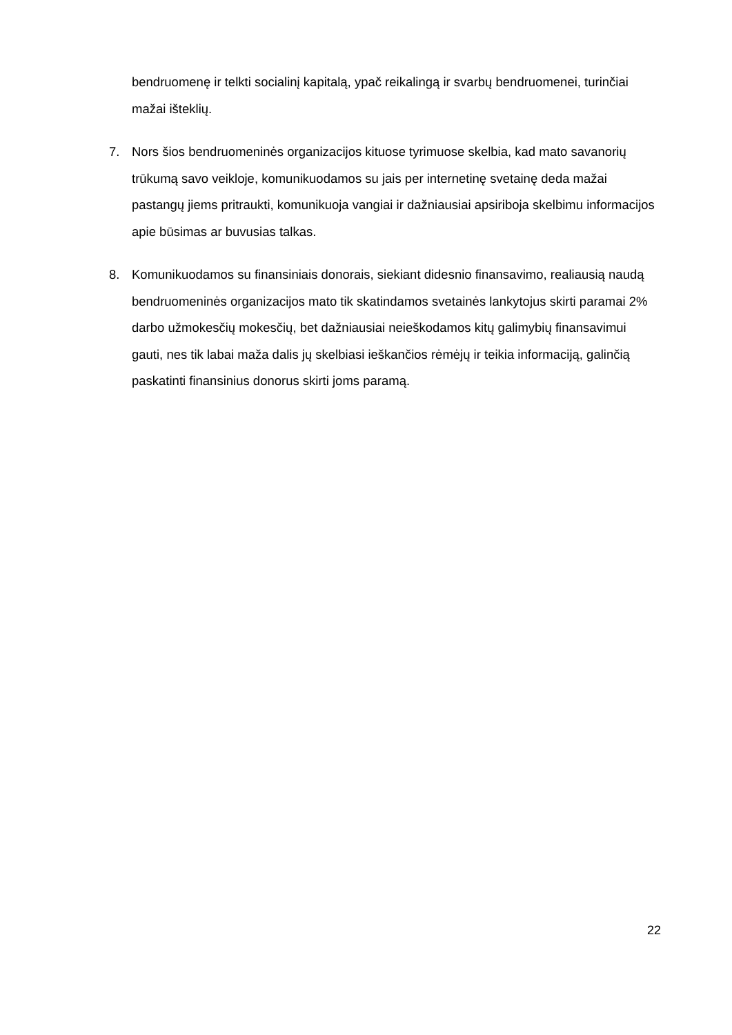bendruomenę ir telkti socialinį kapitalą, ypač reikalingą ir svarbų bendruomenei, turinčiai mažai išteklių.
7. Nors šios bendruomeninės organizacijos kituose tyrimuose skelbia, kad mato savanorių trūkumą savo veikloje, komunikuodamos su jais per internetinę svetainę deda mažai pastangų jiems pritraukti, komunikuoja vangiai ir dažniausiai apsiriboja skelbimu informacijos apie būsimas ar buvusias talkas.
8. Komunikuodamos su finansiniais donorais, siekiant didesnio finansavimo, realiausią naudą bendruomeninės organizacijos mato tik skatindamos svetainės lankytojus skirti paramai 2% darbo užmokesčių mokesčių, bet dažniausiai neieškodamos kitų galimybių finansavimui gauti, nes tik labai maža dalis jų skelbiasi ieškančios rėmėjų ir teikia informaciją, galinčią paskatinti finansinius donorus skirti joms paramą.
22